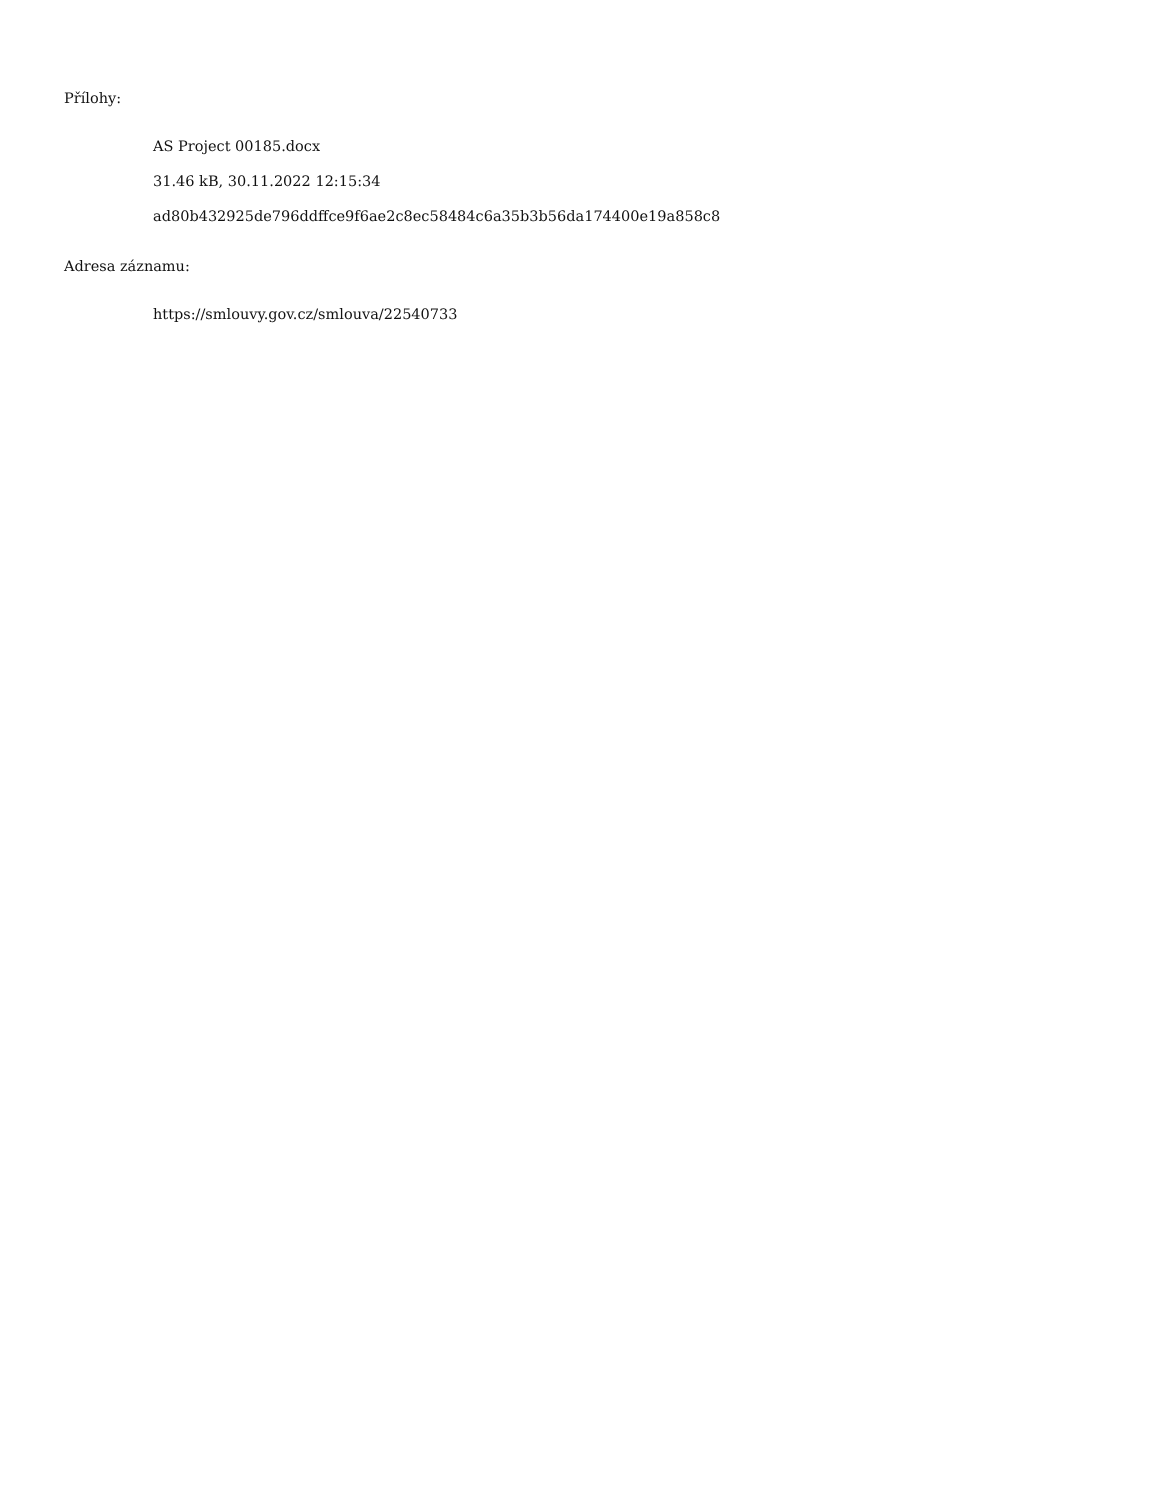Přílohy:
AS Project 00185.docx
31.46 kB, 30.11.2022 12:15:34
ad80b432925de796ddffce9f6ae2c8ec58484c6a35b3b56da174400e19a858c8
Adresa záznamu:
https://smlouvy.gov.cz/smlouva/22540733